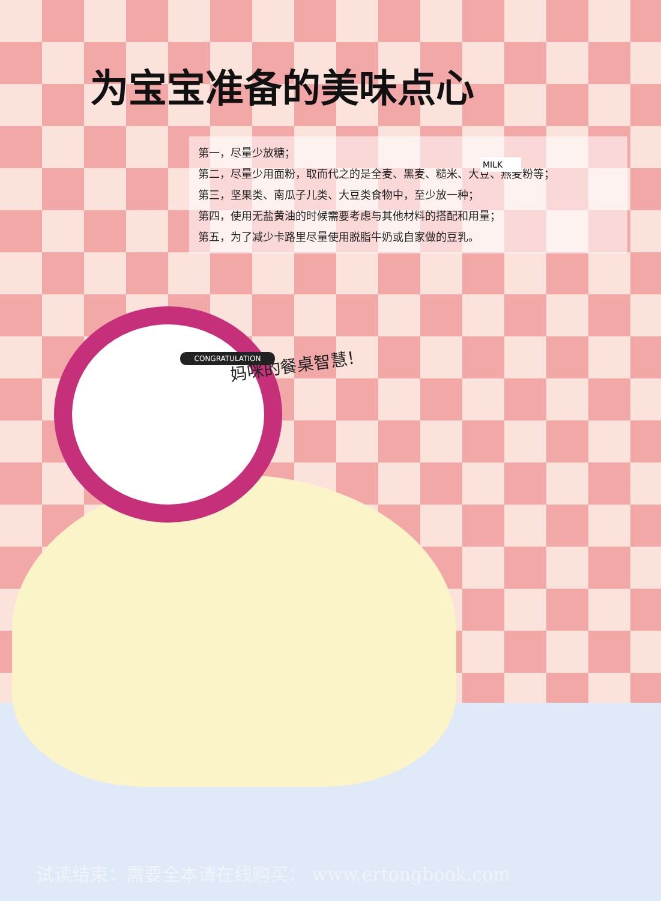为宝宝准备的美味点心
第一，尽量少放糖；
第二，尽量少用面粉，取而代之的是全麦、黑麦、糙米、大豆、燕麦粉等；
第三，坚果类、南瓜子儿类、大豆类食物中，至少放一种；
第四，使用无盐黄油的时候需要考虑与其他材料的搭配和用量；
第五，为了减少卡路里尽量使用脱脂牛奶或自家做的豆乳。
妈咪的餐桌智慧！
MILK
CONGRATULATION
试读结束：需要全本请在线购买： www.ertongbook.com